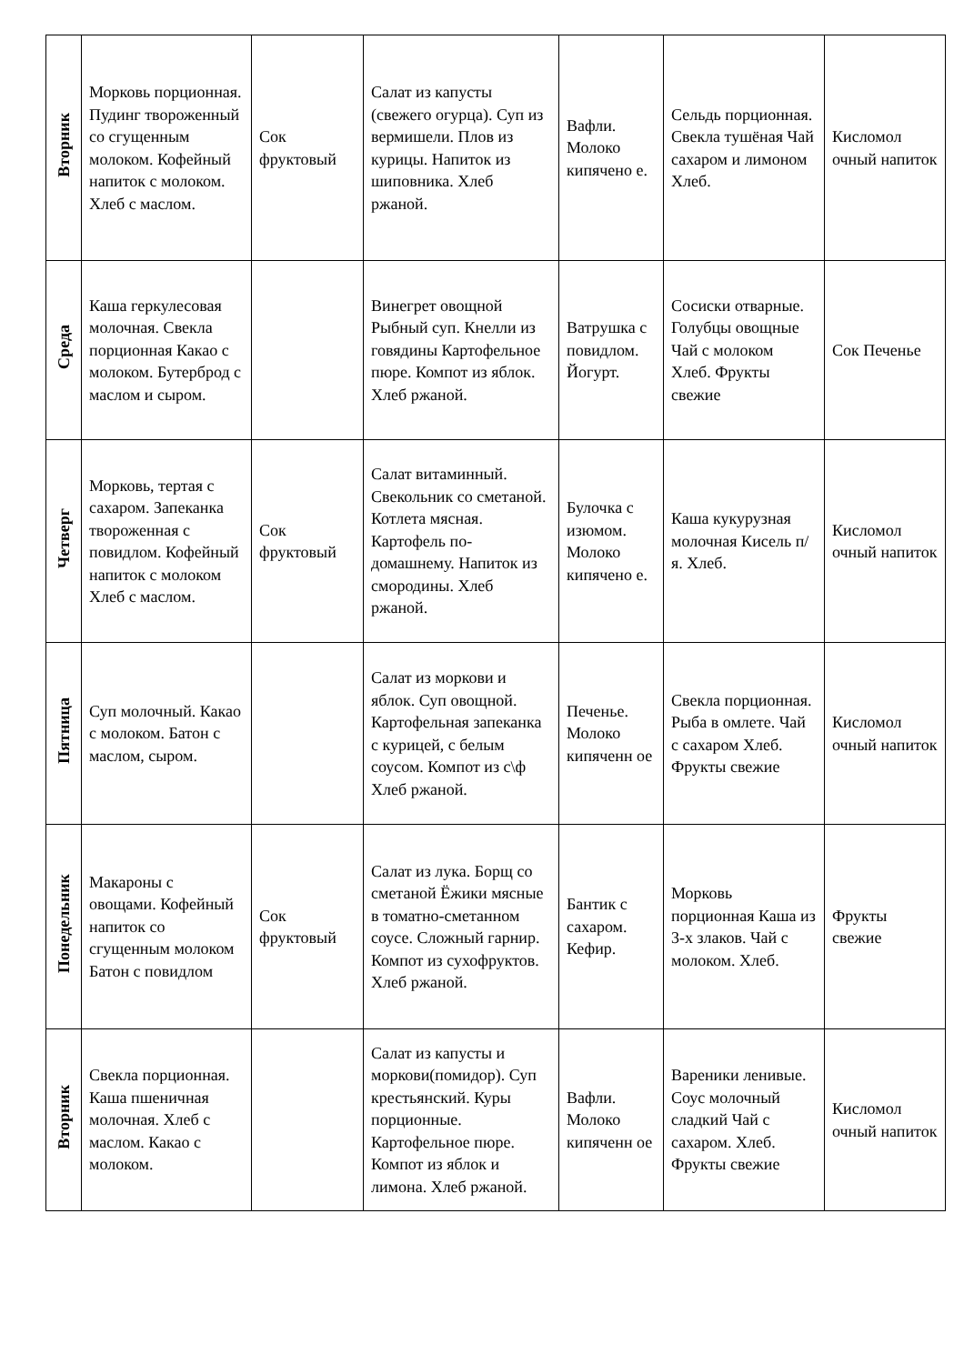| Вторник | Морковь порционная. Пудинг твороженный со сгущенным молоком. Кофейный напиток с молоком. Хлеб с маслом. | Сок фруктовый | Салат из капусты (свежего огурца). Суп из вермишели. Плов из курицы. Напиток из шиповника. Хлеб ржаной. | Вафли. Молоко кипячено е. | Сельдь порционная. Свекла тушёная Чай сахаром и лимоном Хлеб. | Кисломол очный напиток |
| Среда | Каша геркулесовая молочная. Свекла порционная Какао с молоком. Бутерброд с маслом и сыром. | | Винегрет овощной Рыбный суп. Кнелли из говядины Картофельное пюре. Компот из яблок. Хлеб ржаной. | Ватрушка с повидлом. Йогурт. | Сосиски отварные. Голубцы овощные Чай с молоком Хлеб. Фрукты свежие | Сок Печенье |
| Четверг | Морковь, тертая с сахаром. Запеканка твороженная с повидлом. Кофейный напиток с молоком Хлеб с маслом. | Сок фруктовый | Салат витаминный. Свекольник со сметаной. Котлета мясная. Картофель по-домашнему. Напиток из смородины. Хлеб ржаной. | Булочка с изюмом. Молоко кипячено е. | Каша кукурузная молочная Кисель п/я. Хлеб. | Кисломол очный напиток |
| Пятница | Суп молочный. Какао с молоком. Батон с маслом, сыром. | | Салат из моркови и яблок. Суп овощной. Картофельная запеканка с курицей, с белым соусом. Компот из с\ф Хлеб ржаной. | Печенье. Молоко кипяченн ое | Свекла порционная. Рыба в омлете. Чай с сахаром Хлеб. Фрукты свежие | Кисломол очный напиток |
| Понедельник | Макароны с овощами. Кофейный напиток со сгущенным молоком Батон с повидлом | Сок фруктовый | Салат из лука. Борщ со сметаной Ёжики мясные в томатно-сметанном соусе. Сложный гарнир. Компот из сухофруктов. Хлеб ржаной. | Бантик с сахаром. Кефир. | Морковь порционная Каша из 3-х злаков. Чай с молоком. Хлеб. | Фрукты свежие |
| Вторник | Свекла порционная. Каша пшеничная молочная. Хлеб с маслом. Какао с молоком. | | Салат из капусты и моркови(помидор). Суп крестьянский. Куры порционные. Картофельное пюре. Компот из яблок и лимона. Хлеб ржаной. | Вафли. Молоко кипяченн ое | Вареники ленивые. Соус молочный сладкий Чай с сахаром. Хлеб. Фрукты свежие | Кисломол очный напиток |